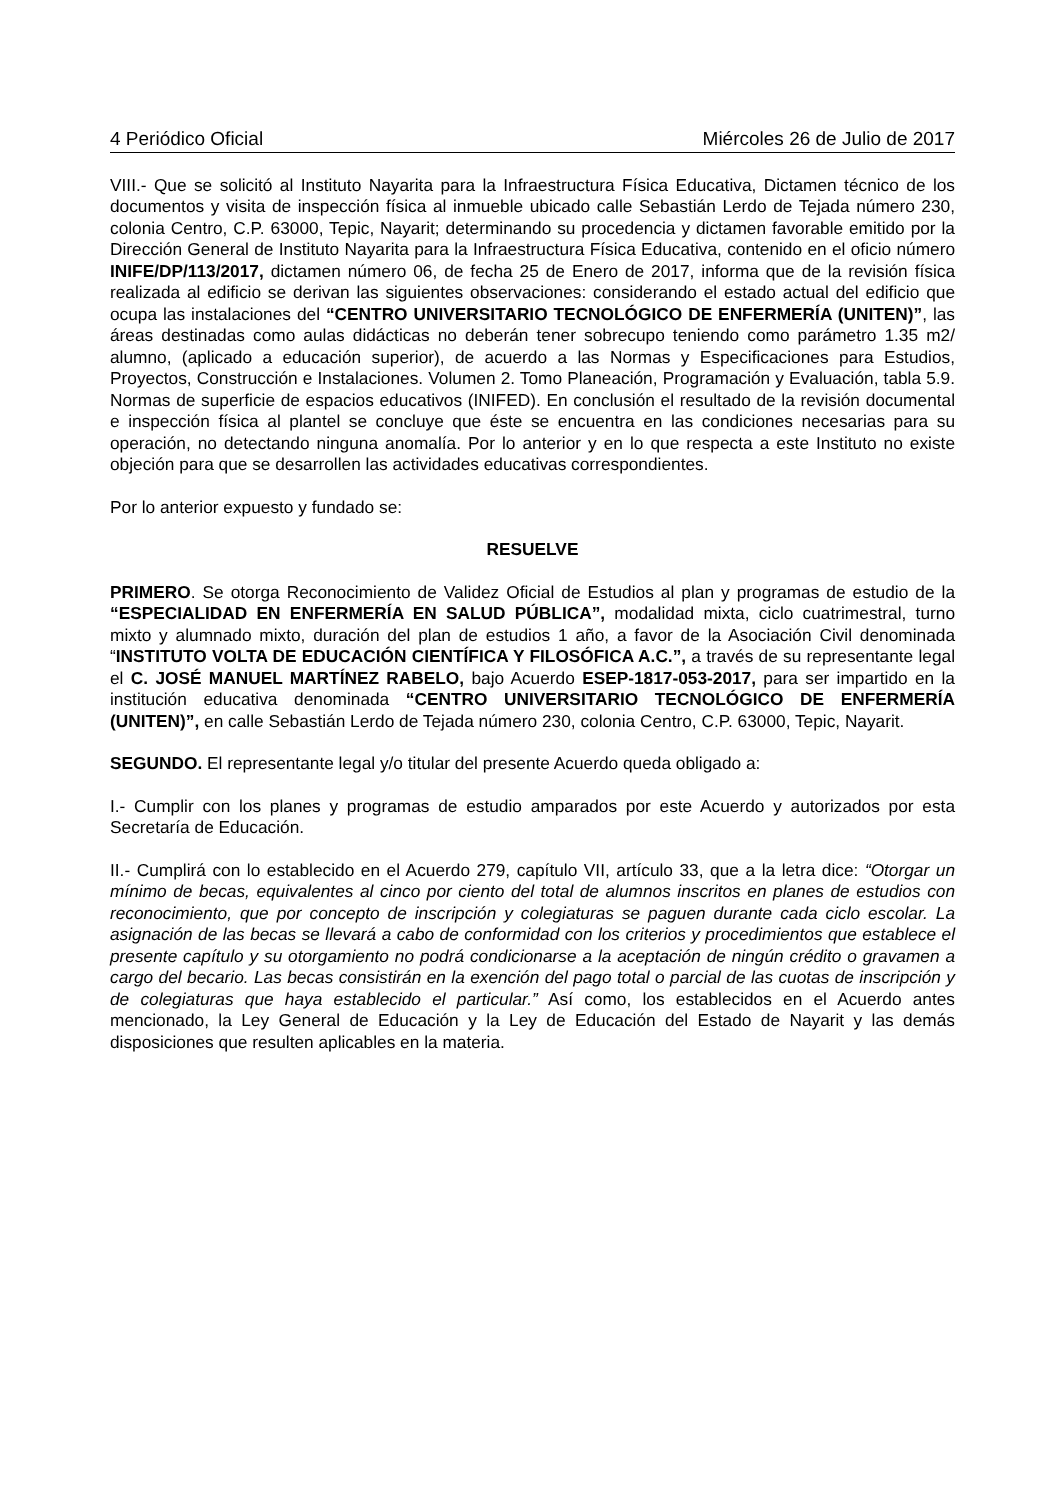4 Periódico Oficial Miércoles 26 de Julio de 2017
VIII.- Que se solicitó al Instituto Nayarita para la Infraestructura Física Educativa, Dictamen técnico de los documentos y visita de inspección física al inmueble ubicado calle Sebastián Lerdo de Tejada número 230, colonia Centro, C.P. 63000, Tepic, Nayarit; determinando su procedencia y dictamen favorable emitido por la Dirección General de Instituto Nayarita para la Infraestructura Física Educativa, contenido en el oficio número INIFE/DP/113/2017, dictamen número 06, de fecha 25 de Enero de 2017, informa que de la revisión física realizada al edificio se derivan las siguientes observaciones: considerando el estado actual del edificio que ocupa las instalaciones del “CENTRO UNIVERSITARIO TECNOLÓGICO DE ENFERMERÍA (UNITEN)”, las áreas destinadas como aulas didácticas no deberán tener sobrecupo teniendo como parámetro 1.35 m2/ alumno, (aplicado a educación superior), de acuerdo a las Normas y Especificaciones para Estudios, Proyectos, Construcción e Instalaciones. Volumen 2. Tomo Planeación, Programación y Evaluación, tabla 5.9. Normas de superficie de espacios educativos (INIFED). En conclusión el resultado de la revisión documental e inspección física al plantel se concluye que éste se encuentra en las condiciones necesarias para su operación, no detectando ninguna anomalía. Por lo anterior y en lo que respecta a este Instituto no existe objeción para que se desarrollen las actividades educativas correspondientes.
Por lo anterior expuesto y fundado se:
RESUELVE
PRIMERO. Se otorga Reconocimiento de Validez Oficial de Estudios al plan y programas de estudio de la “ESPECIALIDAD EN ENFERMERÍA EN SALUD PÚBLICA”, modalidad mixta, ciclo cuatrimestral, turno mixto y alumnado mixto, duración del plan de estudios 1 año, a favor de la Asociación Civil denominada “INSTITUTO VOLTA DE EDUCACIÓN CIENTÍFICA Y FILOSÓFICA A.C.”, a través de su representante legal el C. JOSÉ MANUEL MARTÍNEZ RABELO, bajo Acuerdo ESEP-1817-053-2017, para ser impartido en la institución educativa denominada “CENTRO UNIVERSITARIO TECNOLÓGICO DE ENFERMERÍA (UNITEN)”, en calle Sebastián Lerdo de Tejada número 230, colonia Centro, C.P. 63000, Tepic, Nayarit.
SEGUNDO. El representante legal y/o titular del presente Acuerdo queda obligado a:
I.- Cumplir con los planes y programas de estudio amparados por este Acuerdo y autorizados por esta Secretaría de Educación.
II.- Cumplirá con lo establecido en el Acuerdo 279, capítulo VII, artículo 33, que a la letra dice: “Otorgar un mínimo de becas, equivalentes al cinco por ciento del total de alumnos inscritos en planes de estudios con reconocimiento, que por concepto de inscripción y colegiaturas se paguen durante cada ciclo escolar. La asignación de las becas se llevará a cabo de conformidad con los criterios y procedimientos que establece el presente capítulo y su otorgamiento no podrá condicionarse a la aceptación de ningún crédito o gravamen a cargo del becario. Las becas consistirán en la exención del pago total o parcial de las cuotas de inscripción y de colegiaturas que haya establecido el particular.” Así como, los establecidos en el Acuerdo antes mencionado, la Ley General de Educación y la Ley de Educación del Estado de Nayarit y las demás disposiciones que resulten aplicables en la materia.